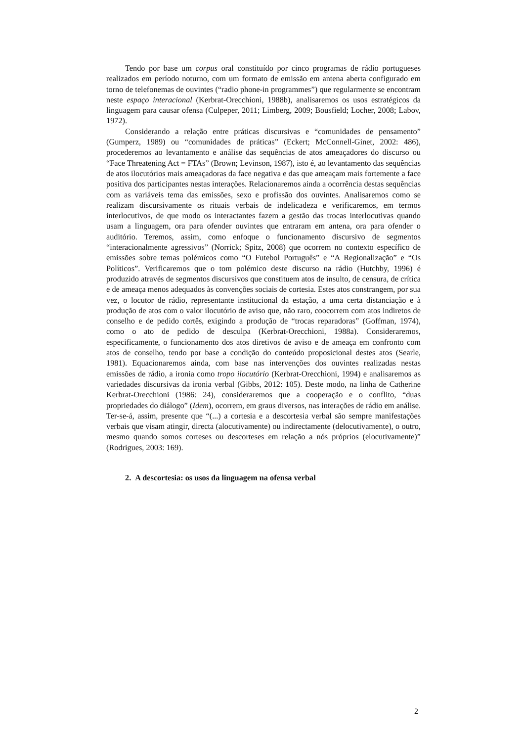Tendo por base um corpus oral constituído por cinco programas de rádio portugueses realizados em período noturno, com um formato de emissão em antena aberta configurado em torno de telefonemas de ouvintes (“radio phone-in programmes”) que regularmente se encontram neste espaço interacional (Kerbrat-Orecchioni, 1988b), analisaremos os usos estratégicos da linguagem para causar ofensa (Culpeper, 2011; Limberg, 2009; Bousfield; Locher, 2008; Labov, 1972).
Considerando a relação entre práticas discursivas e “comunidades de pensamento” (Gumperz, 1989) ou “comunidades de práticas” (Eckert; McConnell-Ginet, 2002: 486), procederemos ao levantamento e análise das sequências de atos ameaçadores do discurso ou “Face Threatening Act = FTAs” (Brown; Levinson, 1987), isto é, ao levantamento das sequências de atos ilocutórios mais ameaçadoras da face negativa e das que ameaçam mais fortemente a face positiva dos participantes nestas interações. Relacionaremos ainda a ocorrência destas sequências com as variáveis tema das emissões, sexo e profissão dos ouvintes. Analisaremos como se realizam discursivamente os rituais verbais de indelicadeza e verificaremos, em termos interlocutivos, de que modo os interactantes fazem a gestão das trocas interlocutivas quando usam a linguagem, ora para ofender ouvintes que entraram em antena, ora para ofender o auditório. Teremos, assim, como enfoque o funcionamento discursivo de segmentos “interacionalmente agressivos” (Norrick; Spitz, 2008) que ocorrem no contexto específico de emissões sobre temas polémicos como “O Futebol Português” e “A Regionalização” e “Os Políticos”. Verificaremos que o tom polémico deste discurso na rádio (Hutchby, 1996) é produzido através de segmentos discursivos que constituem atos de insulto, de censura, de crítica e de ameaça menos adequados às convenções sociais de cortesia. Estes atos constrangem, por sua vez, o locutor de rádio, representante institucional da estação, a uma certa distanciação e à produção de atos com o valor ilocutório de aviso que, não raro, coocorrem com atos indiretos de conselho e de pedido cortês, exigindo a produção de “trocas reparadoras” (Goffman, 1974), como o ato de pedido de desculpa (Kerbrat-Orecchioni, 1988a). Consideraremos, especificamente, o funcionamento dos atos diretivos de aviso e de ameaça em confronto com atos de conselho, tendo por base a condição do conteúdo proposicional destes atos (Searle, 1981). Equacionaremos ainda, com base nas intervenções dos ouvintes realizadas nestas emissões de rádio, a ironia como tropo ilocutório (Kerbrat-Orecchioni, 1994) e analisaremos as variedades discursivas da ironia verbal (Gibbs, 2012: 105). Deste modo, na linha de Catherine Kerbrat-Orecchioni (1986: 24), consideraremos que a cooperação e o conflito, “duas propriedades do diálogo” (Idem), ocorrem, em graus diversos, nas interações de rádio em análise. Ter-se-á, assim, presente que “(...) a cortesia e a descortesia verbal são sempre manifestações verbais que visam atingir, directa (alocutivamente) ou indirectamente (delocutivamente), o outro, mesmo quando somos corteses ou descorteses em relação a nós próprios (elocutivamente)” (Rodrigues, 2003: 169).
2. A descortesia: os usos da linguagem na ofensa verbal
2